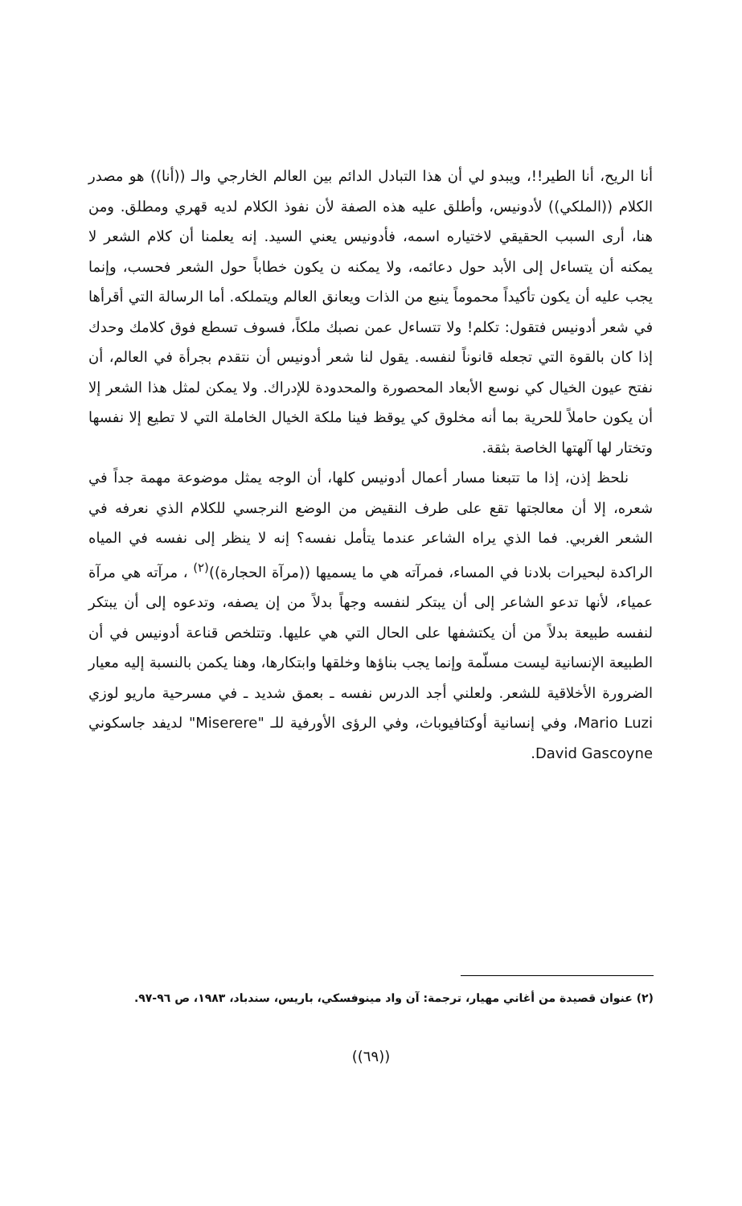أنا الريح، أنا الطير!!، ويبدو لي أن هذا التبادل الدائم بين العالم الخارجي والـ ((أنا)) هو مصدر الكلام ((الملكي)) لأدونيس، وأطلق عليه هذه الصفة لأن نفوذ الكلام لديه قهري ومطلق. ومن هنا، أرى السبب الحقيقي لاختياره اسمه، فأدونيس يعني السيد. إنه يعلمنا أن كلام الشعر لا يمكنه أن يتساءل إلى الأبد حول دعائمه، ولا يمكنه ن يكون خطاباً حول الشعر فحسب، وإنما يجب عليه أن يكون تأكيداً محموماً ينبع من الذات ويعانق العالم ويتملكه. أما الرسالة التي أقرأها في شعر أدونيس فتقول: تكلم! ولا تتساءل عمن نصبك ملكاً، فسوف تسطع فوق كلامك وحدك إذا كان بالقوة التي تجعله قانوناً لنفسه. يقول لنا شعر أدونيس أن نتقدم بجرأة في العالم، أن نفتح عيون الخيال كي نوسع الأبعاد المحصورة والمحدودة للإدراك. ولا يمكن لمثل هذا الشعر إلا أن يكون حاملاً للحرية بما أنه مخلوق كي يوقظ فينا ملكة الخيال الخاملة التي لا تطيع إلا نفسها وتختار لها آلهتها الخاصة بثقة.
نلحظ إذن، إذا ما تتبعنا مسار أعمال أدونيس كلها، أن الوجه يمثل موضوعة مهمة جداً في شعره، إلا أن معالجتها تقع على طرف النقيض من الوضع النرجسي للكلام الذي نعرفه في الشعر الغربي. فما الذي يراه الشاعر عندما يتأمل نفسه؟ إنه لا ينظر إلى نفسه في المياه الراكدة لبحيرات بلادنا في المساء، فمرآته هي ما يسميها ((مرآة الحجارة))<sup>(٢)</sup> ، مرآته هي مرآة عمياء، لأنها تدعو الشاعر إلى أن يبتكر لنفسه وجهاً بدلاً من إن يصفه، وتدعوه إلى أن يبتكر لنفسه طبيعة بدلاً من أن يكتشفها على الحال التي هي عليها. وتتلخص قناعة أدونيس في أن الطبيعة الإنسانية ليست مسلّمة وإنما يجب بناؤها وخلقها وابتكارها، وهنا يكمن بالنسبة إليه معيار الضرورة الأخلاقية للشعر. ولعلني أجد الدرس نفسه ـ بعمق شديد ـ في مسرحية ماريو لوزي Mario Luzi، وفي إنسانية أوكتافيوباث، وفي الرؤى الأورفية للـ "Miserere" لديفد جاسكوني David Gascoyne.
(٢) عنوان قصيدة من أغاني مهيار، ترجمة: آن واد مينوفسكي، باريس، سندباد، ١٩٨٣، ص ٩٦-٩٧.
((٦٩))